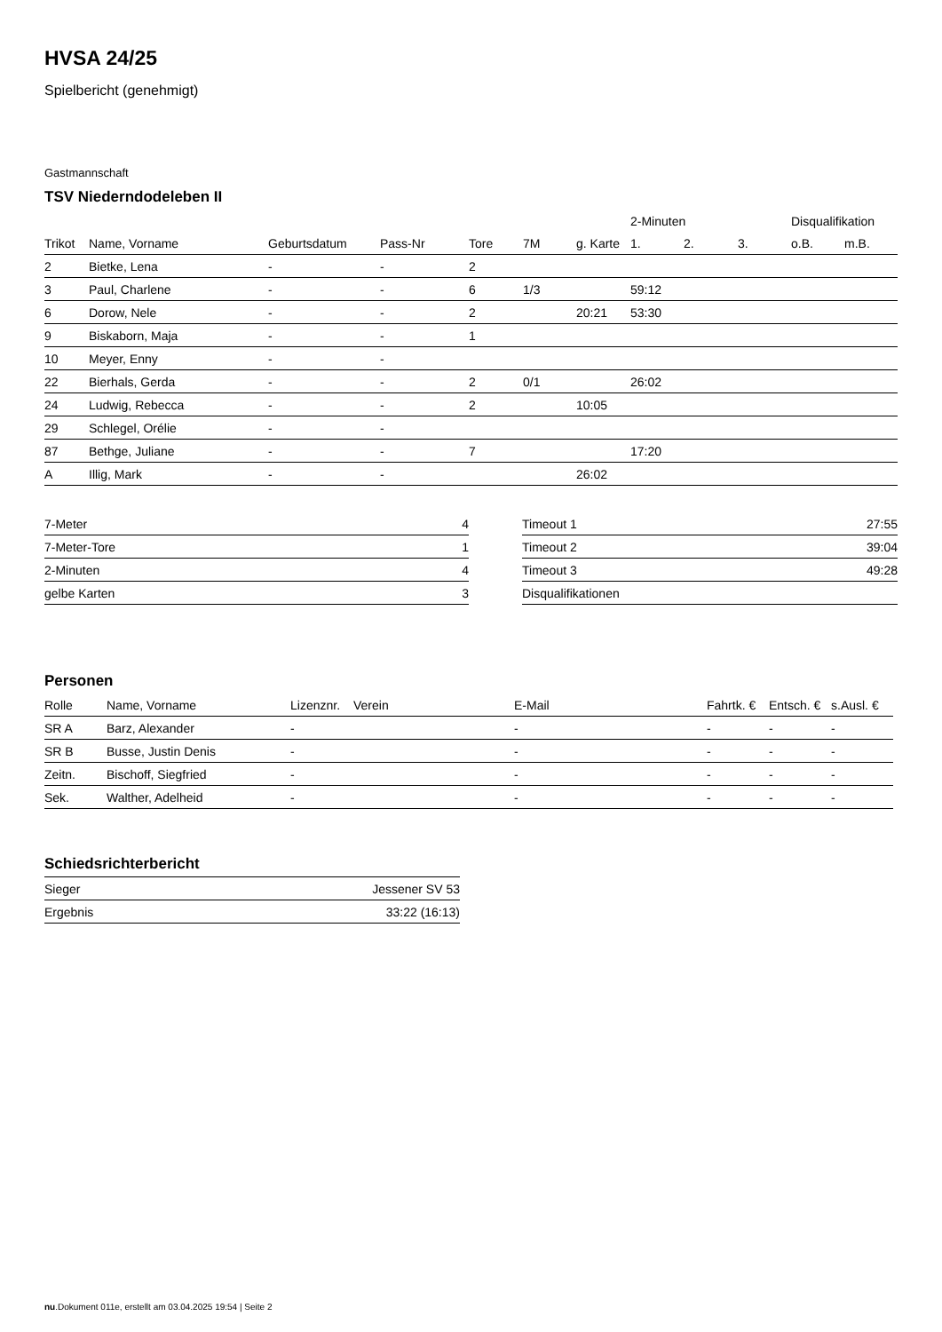HVSA 24/25
Spielbericht (genehmigt)
Gastmannschaft
TSV Niederndodeleben II
| | | | | | | | 2-Minuten | | | Disqualifikation | |
| --- | --- | --- | --- | --- | --- | --- | --- | --- | --- | --- | --- |
| Trikot | Name, Vorname | Geburtsdatum | Pass-Nr | Tore | 7M | g. Karte | 1. | 2. | 3. | o.B. | m.B. |
| 2 | Bietke, Lena | - | - | 2 | | | | | | | |
| 3 | Paul, Charlene | - | - | 6 | 1/3 | | 59:12 | | | | |
| 6 | Dorow, Nele | - | - | 2 | | 20:21 | 53:30 | | | | |
| 9 | Biskaborn, Maja | - | - | 1 | | | | | | | |
| 10 | Meyer, Enny | - | - | | | | | | | | |
| 22 | Bierhals, Gerda | - | - | 2 | 0/1 | | 26:02 | | | | |
| 24 | Ludwig, Rebecca | - | - | 2 | | 10:05 | | | | | |
| 29 | Schlegel, Orélie | - | - | | | | | | | | |
| 87 | Bethge, Juliane | - | - | 7 | | | 17:20 | | | | |
| A | Illig, Mark | - | - | | | 26:02 | | | | | |
| 7-Meter | 4 |
| 7-Meter-Tore | 1 |
| 2-Minuten | 4 |
| gelbe Karten | 3 |
| Timeout 1 | 27:55 |
| Timeout 2 | 39:04 |
| Timeout 3 | 49:28 |
| Disqualifikationen | |
Personen
| Rolle | Name, Vorname | Lizenznr. | Verein | E-Mail | Fahrtk. € | Entsch. € | s.Ausl. € |
| --- | --- | --- | --- | --- | --- | --- | --- |
| SR A | Barz, Alexander | - | | - | - | - | - |
| SR B | Busse, Justin Denis | - | | - | - | - | - |
| Zeitn. | Bischoff, Siegfried | - | | - | - | - | - |
| Sek. | Walther, Adelheid | - | | - | - | - | - |
Schiedsrichterbericht
| Sieger | Jessener SV 53 |
| Ergebnis | 33:22 (16:13) |
nu.Dokument 011e, erstellt am 03.04.2025 19:54 | Seite 2